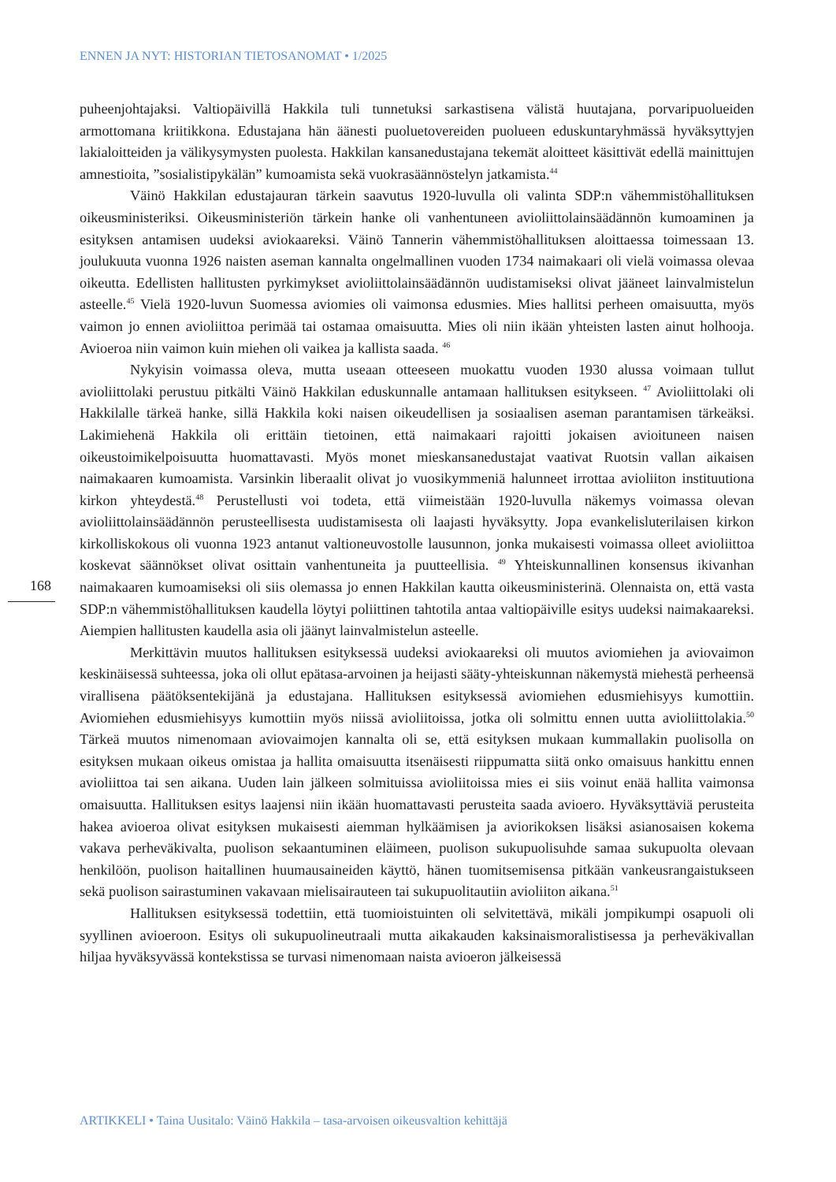ENNEN JA NYT: HISTORIAN TIETOSANOMAT • 1/2025
puheenjohtajaksi. Valtiopäivillä Hakkila tuli tunnetuksi sarkastisena välistä huutajana, porvaripuolueiden armottomana kriitikkona. Edustajana hän äänesti puoluetovereiden puolueen eduskuntaryhmässä hyväksyttyjen lakialoitteiden ja välikysymysten puolesta. Hakkilan kansanedustajana tekemät aloitteet käsittivät edellä mainittujen amnestioita, ”sosialistipykälän” kumoamista sekä vuokrasäännöstelyn jatkamista.<sup>44</sup>
Väinö Hakkilan edustajauran tärkein saavutus 1920-luvulla oli valinta SDP:n vähemmistöhallituksen oikeusministeriksi. Oikeusministeriön tärkein hanke oli vanhentuneen avioliittolainsäädännön kumoaminen ja esityksen antamisen uudeksi aviokaareksi. Väinö Tannerin vähemmistöhallituksen aloittaessa toimessaan 13. joulukuuta vuonna 1926 naisten aseman kannalta ongelmallinen vuoden 1734 naimakaari oli vielä voimassa olevaa oikeutta. Edellisten hallitusten pyrkimykset avioliittolainsäädännön uudistamiseksi olivat jääneet lainvalmistelun asteelle.<sup>45</sup> Vielä 1920-luvun Suomessa aviomies oli vaimonsa edusmies. Mies hallitsi perheen omaisuutta, myös vaimon jo ennen avioliittoa perimää tai ostamaa omaisuutta. Mies oli niin ikään yhteisten lasten ainut holhooja. Avioeroa niin vaimon kuin miehen oli vaikea ja kallista saada. <sup>46</sup>
Nykyisin voimassa oleva, mutta useaan otteeseen muokattu vuoden 1930 alussa voimaan tullut avioliittolaki perustuu pitkälti Väinö Hakkilan eduskunnalle antamaan hallituksen esitykseen. <sup>47</sup> Avioliittolaki oli Hakkilalle tärkeä hanke, sillä Hakkila koki naisen oikeudellisen ja sosiaalisen aseman parantamisen tärkeäksi. Lakimiehenä Hakkila oli erittäin tietoinen, että naimakaari rajoitti jokaisen avioituneen naisen oikeustoimikelpoisuutta huomattavasti. Myös monet mieskansanedustajat vaativat Ruotsin vallan aikaisen naimakaaren kumoamista. Varsinkin liberaalit olivat jo vuosikymmeniä halunneet irrottaa avioliiton instituutiona kirkon yhteydestä.<sup>48</sup> Perustellusti voi todeta, että viimeistään 1920-luvulla näkemys voimassa olevan avioliittolainsäädännön perusteellisesta uudistamisesta oli laajasti hyväksytty. Jopa evankelisluterilaisen kirkon kirkolliskokous oli vuonna 1923 antanut valtioneuvostolle lausunnon, jonka mukaisesti voimassa olleet avioliittoa koskevat säännökset olivat osittain vanhentuneita ja puutteellisia. <sup>49</sup> Yhteiskunnallinen konsensus ikivanhan naimakaaren kumoamiseksi oli siis olemassa jo ennen Hakkilan kautta oikeusministerinä. Olennaista on, että vasta SDP:n vähemmistöhallituksen kaudella löytyi poliittinen tahtotila antaa valtiopäiville esitys uudeksi naimakaareksi. Aiempien hallitusten kaudella asia oli jäänyt lainvalmistelun asteelle.
Merkittävin muutos hallituksen esityksessä uudeksi aviokaareksi oli muutos aviomiehen ja aviovaimon keskinäisessä suhteessa, joka oli ollut epätasa-arvoinen ja heijasti sääty-yhteiskunnan näkemystä miehestä perheensä virallisena päätöksentekijänä ja edustajana. Hallituksen esityksessä aviomiehen edusmiehisyys kumottiin. Aviomiehen edusmiehisyys kumottiin myös niissä avioliitoissa, jotka oli solmittu ennen uutta avioliittolakia.<sup>50</sup> Tärkeä muutos nimenomaan aviovaimojen kannalta oli se, että esityksen mukaan kummallakin puolisolla on esityksen mukaan oikeus omistaa ja hallita omaisuutta itsenäisesti riippumatta siitä onko omaisuus hankittu ennen avioliittoa tai sen aikana. Uuden lain jälkeen solmituissa avioliitoissa mies ei siis voinut enää hallita vaimonsa omaisuutta. Hallituksen esitys laajensi niin ikään huomattavasti perusteita saada avioero. Hyväksyttäviä perusteita hakea avioeroa olivat esityksen mukaisesti aiemman hylkäämisen ja aviorikoksen lisäksi asianosaisen kokema vakava perheväkivalta, puolison sekaantuminen eläimeen, puolison sukupuolisuhde samaa sukupuolta olevaan henkilöön, puolison haitallinen huumausaineiden käyttö, hänen tuomitsemisensa pitkään vankeusrangaistukseen sekä puolison sairastuminen vakavaan mielisairauteen tai sukupuolitautiin avioliiton aikana.<sup>51</sup>
Hallituksen esityksessä todettiin, että tuomioistuinten oli selvitettävä, mikäli jompikumpi osapuoli oli syyllinen avioeroon. Esitys oli sukupuolineutraali mutta aikakauden kaksinaismoralistisessa ja perheväkivallan hiljaa hyväksyvässä kontekstissa se turvasi nimenomaan naista avioeron jälkeisessä
168
ARTIKKELI • Taina Uusitalo: Väinö Hakkila – tasa-arvoisen oikeusvaltion kehittäjä